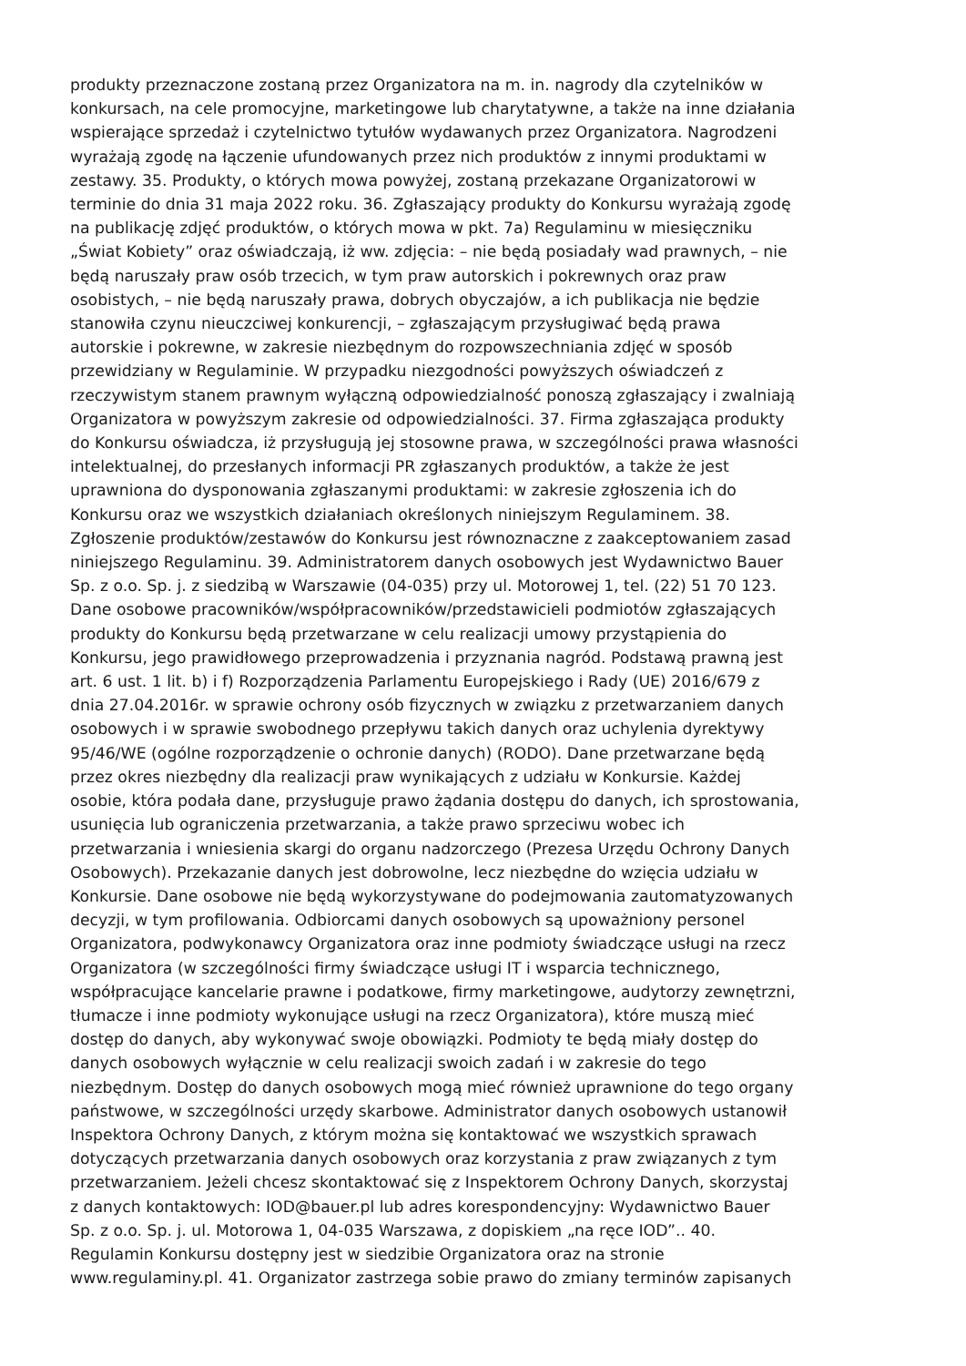produkty przeznaczone zostaną przez Organizatora na m. in. nagrody dla czytelników w
konkursach, na cele promocyjne, marketingowe lub charytatywne, a także na inne działania
wspierające sprzedaż i czytelnictwo tytułów wydawanych przez Organizatora. Nagrodzeni
wyrażają zgodę na łączenie ufundowanych przez nich produktów z innymi produktami w
zestawy. 35. Produkty, o których mowa powyżej, zostaną przekazane Organizatorowi w
terminie do dnia 31 maja 2022 roku. 36. Zgłaszający produkty do Konkursu wyrażają zgodę
na publikację zdjęć produktów, o których mowa w pkt. 7a) Regulaminu w miesięczniku
„Świat Kobiety” oraz oświadczają, iż ww. zdjęcia: – nie będą posiadały wad prawnych, – nie
będą naruszały praw osób trzecich, w tym praw autorskich i pokrewnych oraz praw
osobistych, – nie będą naruszały prawa, dobrych obyczajów, a ich publikacja nie będzie
stanowiła czynu nieuczciwej konkurencji, – zgłaszającym przysługiwać będą prawa
autorskie i pokrewne, w zakresie niezbędnym do rozpowszechniania zdjęć w sposób
przewidziany w Regulaminie. W przypadku niezgodności powyższych oświadczeń z
rzeczywistym stanem prawnym wyłączną odpowiedzialność ponoszą zgłaszający i zwalniają
Organizatora w powyższym zakresie od odpowiedzialności. 37. Firma zgłaszająca produkty
do Konkursu oświadcza, iż przysługują jej stosowne prawa, w szczególności prawa własności
intelektualnej, do przesłanych informacji PR zgłaszanych produktów, a także że jest
uprawniona do dysponowania zgłaszanymi produktami: w zakresie zgłoszenia ich do
Konkursu oraz we wszystkich działaniach określonych niniejszym Regulaminem. 38.
Zgłoszenie produktów/zestawów do Konkursu jest równoznaczne z zaakceptowaniem zasad
niniejszego Regulaminu. 39. Administratorem danych osobowych jest Wydawnictwo Bauer
Sp. z o.o. Sp. j. z siedzibą w Warszawie (04-035) przy ul. Motorowej 1, tel. (22) 51 70 123.
Dane osobowe pracowników/współpracowników/przedstawicieli podmiotów zgłaszających
produkty do Konkursu będą przetwarzane w celu realizacji umowy przystąpienia do
Konkursu, jego prawidłowego przeprowadzenia i przyznania nagród. Podstawą prawną jest
art. 6 ust. 1 lit. b) i f) Rozporządzenia Parlamentu Europejskiego i Rady (UE) 2016/679 z
dnia 27.04.2016r. w sprawie ochrony osób fizycznych w związku z przetwarzaniem danych
osobowych i w sprawie swobodnego przepływu takich danych oraz uchylenia dyrektywy
95/46/WE (ogólne rozporządzenie o ochronie danych) (RODO). Dane przetwarzane będą
przez okres niezbędny dla realizacji praw wynikających z udziału w Konkursie. Każdej
osobie, która podała dane, przysługuje prawo żądania dostępu do danych, ich sprostowania,
usunięcia lub ograniczenia przetwarzania, a także prawo sprzeciwu wobec ich
przetwarzania i wniesienia skargi do organu nadzorczego (Prezesa Urzędu Ochrony Danych
Osobowych). Przekazanie danych jest dobrowolne, lecz niezbędne do wzięcia udziału w
Konkursie. Dane osobowe nie będą wykorzystywane do podejmowania zautomatyzowanych
decyzji, w tym profilowania. Odbiorcami danych osobowych są upoważniony personel
Organizatora, podwykonawcy Organizatora oraz inne podmioty świadczące usługi na rzecz
Organizatora (w szczególności firmy świadczące usługi IT i wsparcia technicznego,
współpracujące kancelarie prawne i podatkowe, firmy marketingowe, audytorzy zewnętrzni,
tłumacze i inne podmioty wykonujące usługi na rzecz Organizatora), które muszą mieć
dostęp do danych, aby wykonywać swoje obowiązki. Podmioty te będą miały dostęp do
danych osobowych wyłącznie w celu realizacji swoich zadań i w zakresie do tego
niezbędnym. Dostęp do danych osobowych mogą mieć również uprawnione do tego organy
państwowe, w szczególności urzędy skarbowe. Administrator danych osobowych ustanowił
Inspektora Ochrony Danych, z którym można się kontaktować we wszystkich sprawach
dotyczących przetwarzania danych osobowych oraz korzystania z praw związanych z tym
przetwarzaniem. Jeżeli chcesz skontaktować się z Inspektorem Ochrony Danych, skorzystaj
z danych kontaktowych: IOD@bauer.pl lub adres korespondencyjny: Wydawnictwo Bauer
Sp. z o.o. Sp. j. ul. Motorowa 1, 04-035 Warszawa, z dopiskiem „na ręce IOD”.. 40.
Regulamin Konkursu dostępny jest w siedzibie Organizatora oraz na stronie
www.regulaminy.pl. 41. Organizator zastrzega sobie prawo do zmiany terminów zapisanych